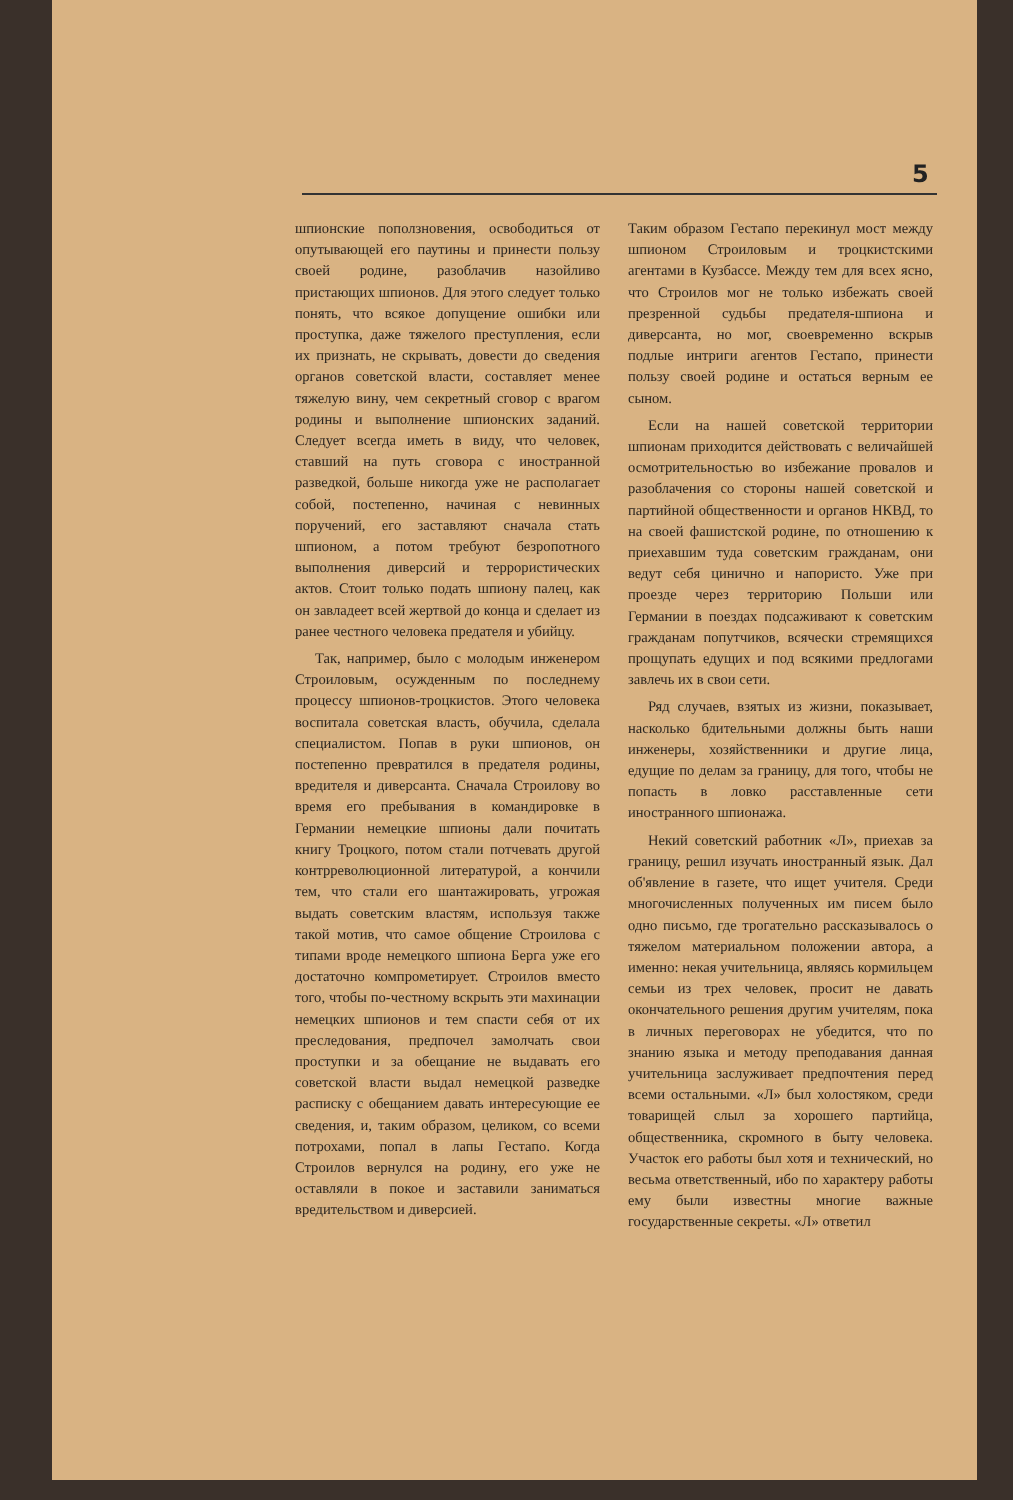5
шпионские поползновения, освободиться от опутывающей его паутины и принести пользу своей родине, разоблачив назойливо пристающих шпионов. Для этого следует только понять, что всякое допущение ошибки или проступка, даже тяжелого преступления, если их признать, не скрывать, довести до сведения органов советской власти, составляет менее тяжелую вину, чем секретный сговор с врагом родины и выполнение шпионских заданий. Следует всегда иметь в виду, что человек, ставший на путь сговора с иностранной разведкой, больше никогда уже не располагает собой, постепенно, начиная с невинных поручений, его заставляют сначала стать шпионом, а потом требуют безропотного выполнения диверсий и террористических актов. Стоит только подать шпиону палец, как он завладеет всей жертвой до конца и сделает из ранее честного человека предателя и убийцу.
Так, например, было с молодым инженером Строиловым, осужденным по последнему процессу шпионов-троцкистов. Этого человека воспитала советская власть, обучила, сделала специалистом. Попав в руки шпионов, он постепенно превратился в предателя родины, вредителя и диверсанта. Сначала Строилову во время его пребывания в командировке в Германии немецкие шпионы дали почитать книгу Троцкого, потом стали потчевать другой контрреволюционной литературой, а кончили тем, что стали его шантажировать, угрожая выдать советским властям, используя также такой мотив, что самое общение Строилова с типами вроде немецкого шпиона Берга уже его достаточно компрометирует. Строилов вместо того, чтобы по-честному вскрыть эти махинации немецких шпионов и тем спасти себя от их преследования, предпочел замолчать свои проступки и за обещание не выдавать его советской власти выдал немецкой разведке расписку с обещанием давать интересующие ее сведения, и, таким образом, целиком, со всеми потрохами, попал в лапы Гестапо. Когда Строилов вернулся на родину, его уже не оставляли в покое и заставили заниматься вредительством и диверсией.
Таким образом Гестапо перекинул мост между шпионом Строиловым и троцкистскими агентами в Кузбассе. Между тем для всех ясно, что Строилов мог не только избежать своей презренной судьбы предателя-шпиона и диверсанта, но мог, своевременно вскрыв подлые интриги агентов Гестапо, принести пользу своей родине и остаться верным ее сыном.
Если на нашей советской территории шпионам приходится действовать с величайшей осмотрительностью во избежание провалов и разоблачения со стороны нашей советской и партийной общественности и органов НКВД, то на своей фашистской родине, по отношению к приехавшим туда советским гражданам, они ведут себя цинично и напористо. Уже при проезде через территорию Польши или Германии в поездах подсаживают к советским гражданам попутчиков, всячески стремящихся прощупать едущих и под всякими предлогами завлечь их в свои сети.
Ряд случаев, взятых из жизни, показывает, насколько бдительными должны быть наши инженеры, хозяйственники и другие лица, едущие по делам за границу, для того, чтобы не попасть в ловко расставленные сети иностранного шпионажа.
Некий советский работник «Л», приехав за границу, решил изучать иностранный язык. Дал об'явление в газете, что ищет учителя. Среди многочисленных полученных им писем было одно письмо, где трогательно рассказывалось о тяжелом материальном положении автора, а именно: некая учительница, являясь кормильцем семьи из трех человек, просит не давать окончательного решения другим учителям, пока в личных переговорах не убедится, что по знанию языка и методу преподавания данная учительница заслуживает предпочтения перед всеми остальными. «Л» был холостяком, среди товарищей слыл за хорошего партийца, общественника, скромного в быту человека. Участок его работы был хотя и технический, но весьма ответственный, ибо по характеру работы ему были известны многие важные государственные секреты. «Л» ответил